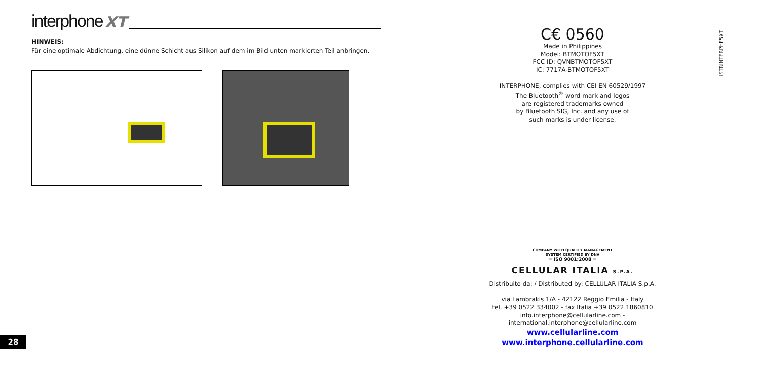interphone XT
HINWEIS:
Für eine optimale Abdichtung, eine dünne Schicht aus Silikon auf dem im Bild unten markierten Teil anbringen.
C€ 0560
Made in Philippines
Model: BTMOTOF5XT
FCC ID: QVNBTMOTOF5XT
IC: 7717A-BTMOTOF5XT
INTERPHONE, complies with CEI EN 60529/1997
The Bluetooth<sup>®</sup> word mark and logos
are registered trademarks owned
by Bluetooth SIG, Inc. and any use of
such marks is under license.
ISTRINTERPHF5XT
COMPANY WITH QUALITY MANAGEMENT
SYSTEM CERTIFIED BY DNV
= ISO 9001:2008 =
CELLULAR ITALIA S.P.A.
Distribuito da: / Distributed by: CELLULAR ITALIA S.p.A.
via Lambrakis 1/A - 42122 Reggio Emilia - Italy
tel. +39 0522 334002 - fax Italia +39 0522 1860810
info.interphone@cellularline.com - international.interphone@cellularline.com
www.cellularline.com
www.interphone.cellularline.com
28